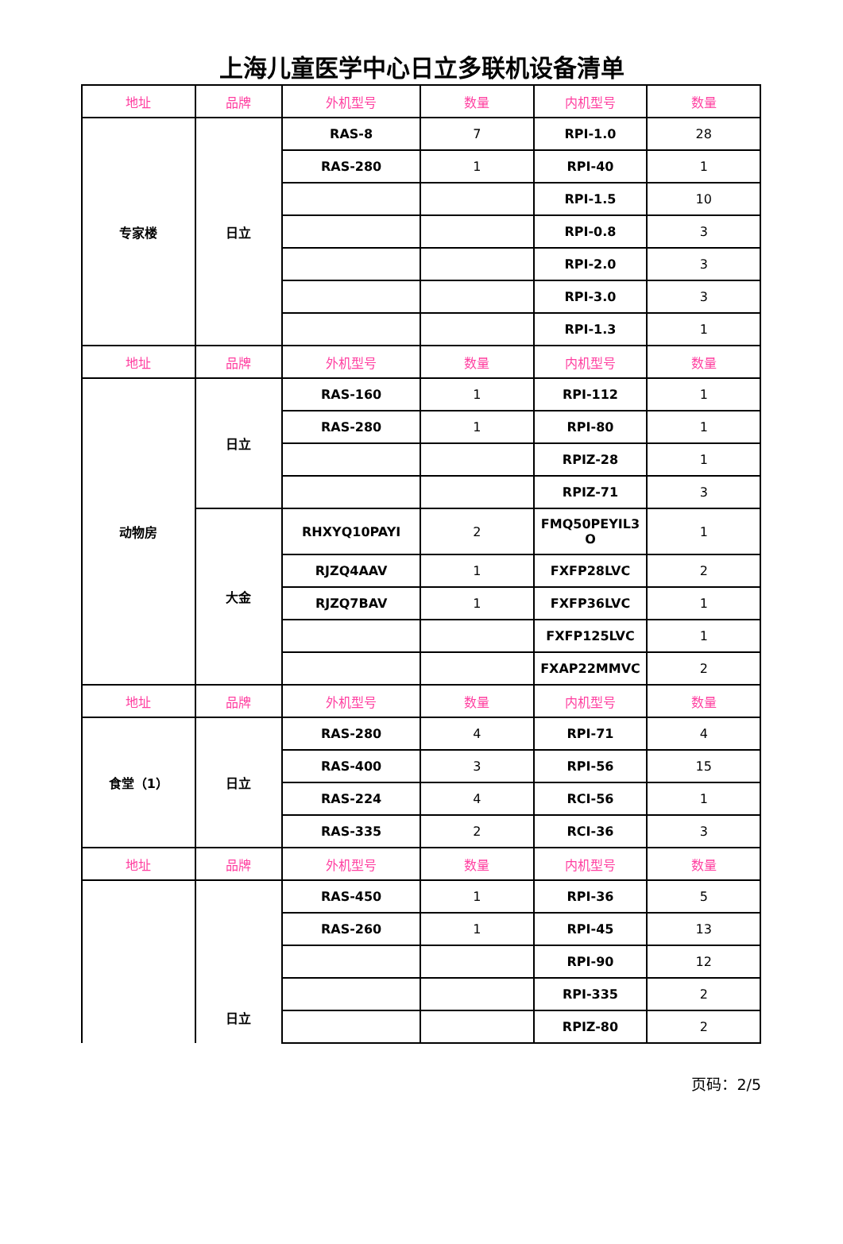上海儿童医学中心日立多联机设备清单
| 地址 | 品牌 | 外机型号 | 数量 | 内机型号 | 数量 |
| --- | --- | --- | --- | --- | --- |
| 专家楼 | 日立 | RAS-8 | 7 | RPI-1.0 | 28 |
| | | RAS-280 | 1 | RPI-40 | 1 |
| | | | | RPI-1.5 | 10 |
| | | | | RPI-0.8 | 3 |
| | | | | RPI-2.0 | 3 |
| | | | | RPI-3.0 | 3 |
| | | | | RPI-1.3 | 1 |
| 地址 | 品牌 | 外机型号 | 数量 | 内机型号 | 数量 |
| 动物房 | 日立 | RAS-160 | 1 | RPI-112 | 1 |
| | | RAS-280 | 1 | RPI-80 | 1 |
| | | | | RPIZ-28 | 1 |
| | | | | RPIZ-71 | 3 |
| | 大金 | RHXYQ10PAYI | 2 | FMQ50PEYIL3 O | 1 |
| | | RJZQ4AAV | 1 | FXFP28LVC | 2 |
| | | RJZQ7BAV | 1 | FXFP36LVC | 1 |
| | | | | FXFP125LVC | 1 |
| | | | | FXAP22MMVC | 2 |
| 地址 | 品牌 | 外机型号 | 数量 | 内机型号 | 数量 |
| 食堂（1） | 日立 | RAS-280 | 4 | RPI-71 | 4 |
| | | RAS-400 | 3 | RPI-56 | 15 |
| | | RAS-224 | 4 | RCI-56 | 1 |
| | | RAS-335 | 2 | RCI-36 | 3 |
| 地址 | 品牌 | 外机型号 | 数量 | 内机型号 | 数量 |
| | 日立 | RAS-450 | 1 | RPI-36 | 5 |
| | | RAS-260 | 1 | RPI-45 | 13 |
| | | | | RPI-90 | 12 |
| | | | | RPI-335 | 2 |
| | | | | RPIZ-80 | 2 |
页码：2/5